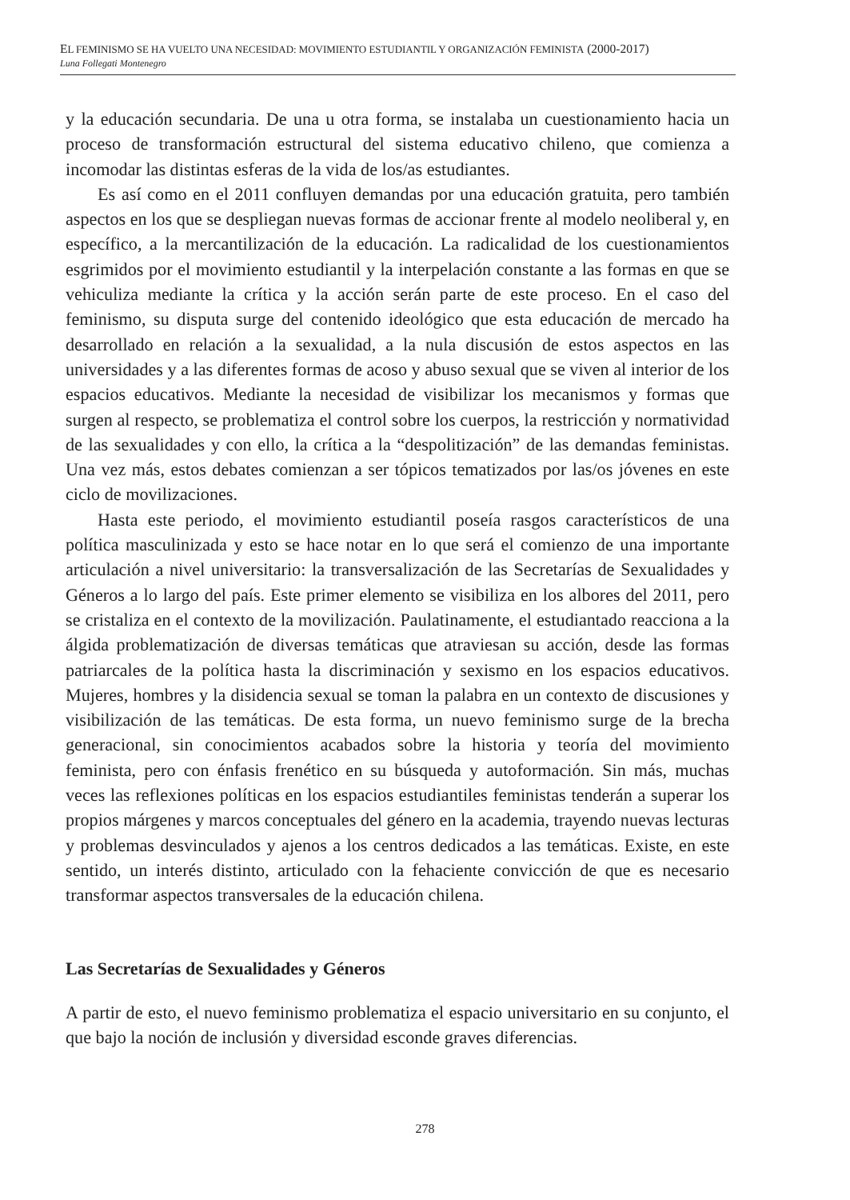EL FEMINISMO SE HA VUELTO UNA NECESIDAD: MOVIMIENTO ESTUDIANTIL Y ORGANIZACIÓN FEMINISTA (2000-2017)
Luna Follegati Montenegro
y la educación secundaria. De una u otra forma, se instalaba un cuestionamiento hacia un proceso de transformación estructural del sistema educativo chileno, que comienza a incomodar las distintas esferas de la vida de los/as estudiantes.
Es así como en el 2011 confluyen demandas por una educación gratuita, pero también aspectos en los que se despliegan nuevas formas de accionar frente al modelo neoliberal y, en específico, a la mercantilización de la educación. La radicalidad de los cuestionamientos esgrimidos por el movimiento estudiantil y la interpelación constante a las formas en que se vehiculiza mediante la crítica y la acción serán parte de este proceso. En el caso del feminismo, su disputa surge del contenido ideológico que esta educación de mercado ha desarrollado en relación a la sexualidad, a la nula discusión de estos aspectos en las universidades y a las diferentes formas de acoso y abuso sexual que se viven al interior de los espacios educativos. Mediante la necesidad de visibilizar los mecanismos y formas que surgen al respecto, se problematiza el control sobre los cuerpos, la restricción y normatividad de las sexualidades y con ello, la crítica a la “despolitización” de las demandas feministas. Una vez más, estos debates comienzan a ser tópicos tematizados por las/os jóvenes en este ciclo de movilizaciones.
Hasta este periodo, el movimiento estudiantil poseía rasgos característicos de una política masculinizada y esto se hace notar en lo que será el comienzo de una importante articulación a nivel universitario: la transversalización de las Secretarías de Sexualidades y Géneros a lo largo del país. Este primer elemento se visibiliza en los albores del 2011, pero se cristaliza en el contexto de la movilización. Paulatinamente, el estudiantado reacciona a la álgida problematización de diversas temáticas que atraviesan su acción, desde las formas patriarcales de la política hasta la discriminación y sexismo en los espacios educativos. Mujeres, hombres y la disidencia sexual se toman la palabra en un contexto de discusiones y visibilización de las temáticas. De esta forma, un nuevo feminismo surge de la brecha generacional, sin conocimientos acabados sobre la historia y teoría del movimiento feminista, pero con énfasis frenético en su búsqueda y autoformación. Sin más, muchas veces las reflexiones políticas en los espacios estudiantiles feministas tenderán a superar los propios márgenes y marcos conceptuales del género en la academia, trayendo nuevas lecturas y problemas desvinculados y ajenos a los centros dedicados a las temáticas. Existe, en este sentido, un interés distinto, articulado con la fehaciente convicción de que es necesario transformar aspectos transversales de la educación chilena.
Las Secretarías de Sexualidades y Géneros
A partir de esto, el nuevo feminismo problematiza el espacio universitario en su conjunto, el que bajo la noción de inclusión y diversidad esconde graves diferencias.
278